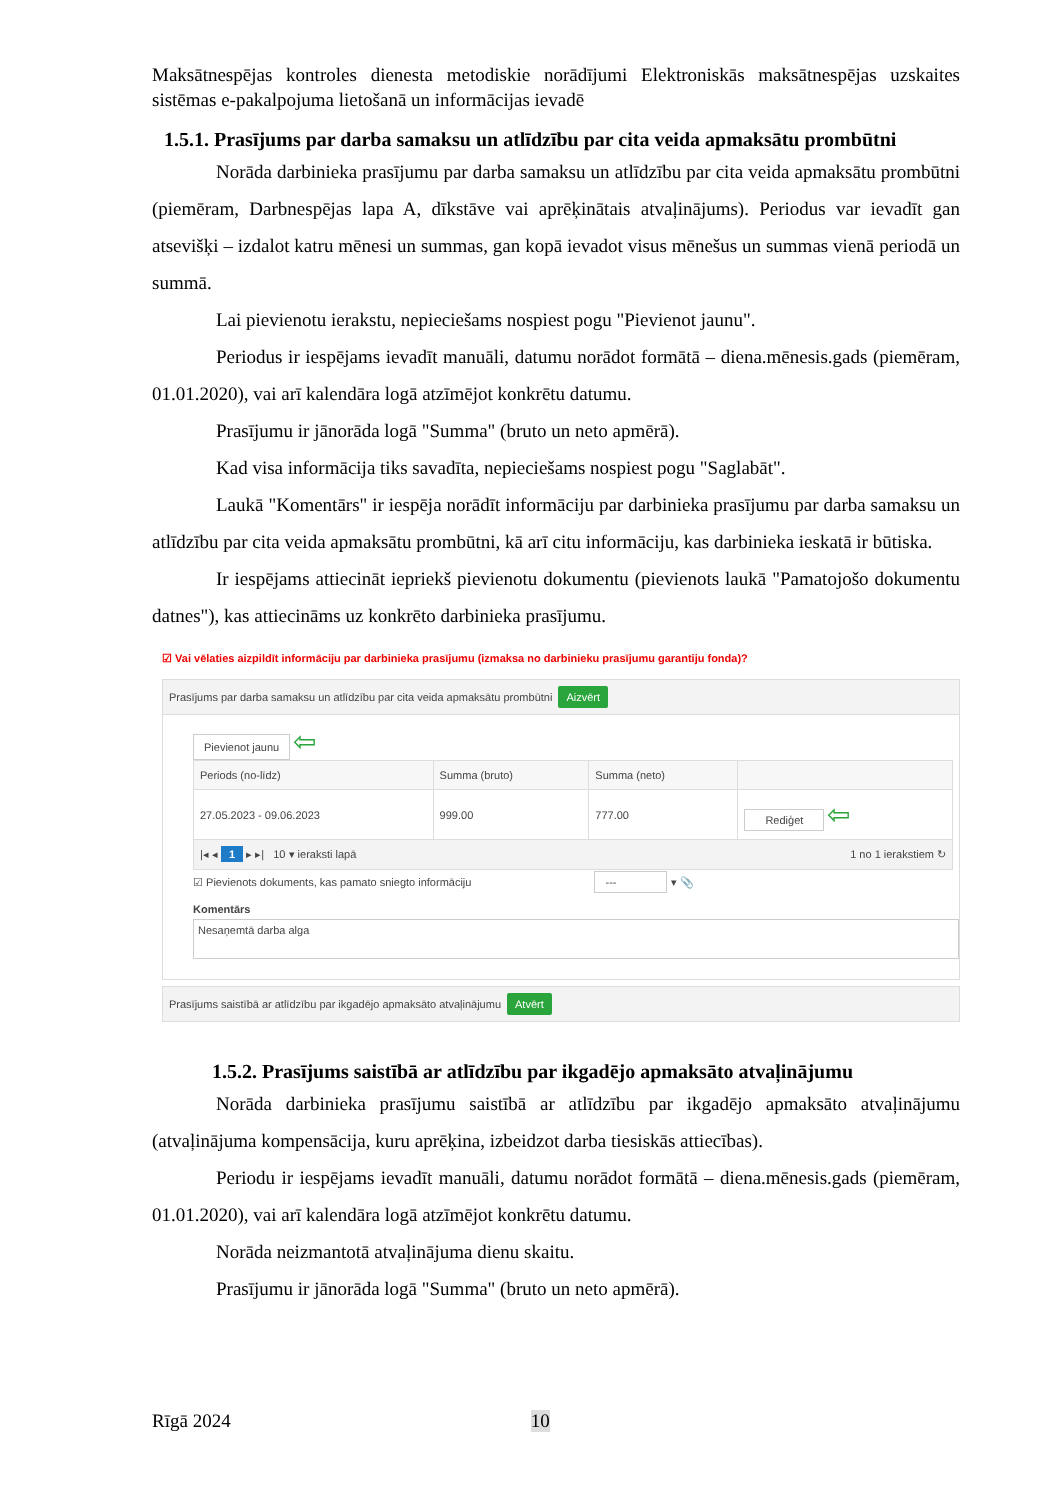Maksātnespējas kontroles dienesta metodiskie norādījumi Elektroniskās maksātnespējas uzskaites sistēmas e-pakalpojuma lietošanā un informācijas ievadē
1.5.1. Prasījums par darba samaksu un atlīdzību par cita veida apmaksātu prombūtni
Norāda darbinieka prasījumu par darba samaksu un atlīdzību par cita veida apmaksātu prombūtni (piemēram, Darbnespējas lapa A, dīkstāve vai aprēķinātais atvaļinājums). Periodus var ievadīt gan atsevišķi – izdalot katru mēnesi un summas, gan kopā ievadot visus mēnešus un summas vienā periodā un summā.
Lai pievienotu ierakstu, nepieciešams nospiest pogu "Pievienot jaunu".
Periodus ir iespējams ievadīt manuāli, datumu norādot formātā – diena.mēnesis.gads (piemēram, 01.01.2020), vai arī kalendāra logā atzīmējot konkrētu datumu.
Prasījumu ir jānorāda logā "Summa" (bruto un neto apmērā).
Kad visa informācija tiks savadīta, nepieciešams nospiest pogu "Saglabāt".
Laukā "Komentārs" ir iespēja norādīt informāciju par darbinieka prasījumu par darba samaksu un atlīdzību par cita veida apmaksātu prombūtni, kā arī citu informāciju, kas darbinieka ieskatā ir būtiska.
Ir iespējams attiecināt iepriekš pievienotu dokumentu (pievienots laukā "Pamatojošo dokumentu datnes"), kas attiecināms uz konkrēto darbinieka prasījumu.
☑ Vai vēlaties aizpildīt informāciju par darbinieka prasījumu (izmaksa no darbinieku prasījumu garantiju fonda)?
Prasījums par darba samaksu un atlīdzību par cita veida apmaksātu prombūtni Aizvērt
Pievienot jaunu ⇦
| Periods (no-līdz) | Summa (bruto) | Summa (neto) | |
| --- | --- | --- | --- |
| 27.05.2023 - 09.06.2023 | 999.00 | 777.00 | Rediģet ⇦ |
| /◂ ◂ 1 ▸ ▸/ 10 ▾ ieraksti lapā 1 no 1 ierakstiem ↻ | | | |
☑ Pievienots dokuments, kas pamato sniegto informāciju --- ▾ 📎
Komentārs
Nesaņemtā darba alga
Prasījums saistībā ar atlīdzību par ikgadējo apmaksāto atvaļinājumu Atvērt
1.5.2. Prasījums saistībā ar atlīdzību par ikgadējo apmaksāto atvaļinājumu
Norāda darbinieka prasījumu saistībā ar atlīdzību par ikgadējo apmaksāto atvaļinājumu (atvaļinājuma kompensācija, kuru aprēķina, izbeidzot darba tiesiskās attiecības).
Periodu ir iespējams ievadīt manuāli, datumu norādot formātā – diena.mēnesis.gads (piemēram, 01.01.2020), vai arī kalendāra logā atzīmējot konkrētu datumu.
Norāda neizmantotā atvaļinājuma dienu skaitu.
Prasījumu ir jānorāda logā "Summa" (bruto un neto apmērā).
Rīgā 2024 10